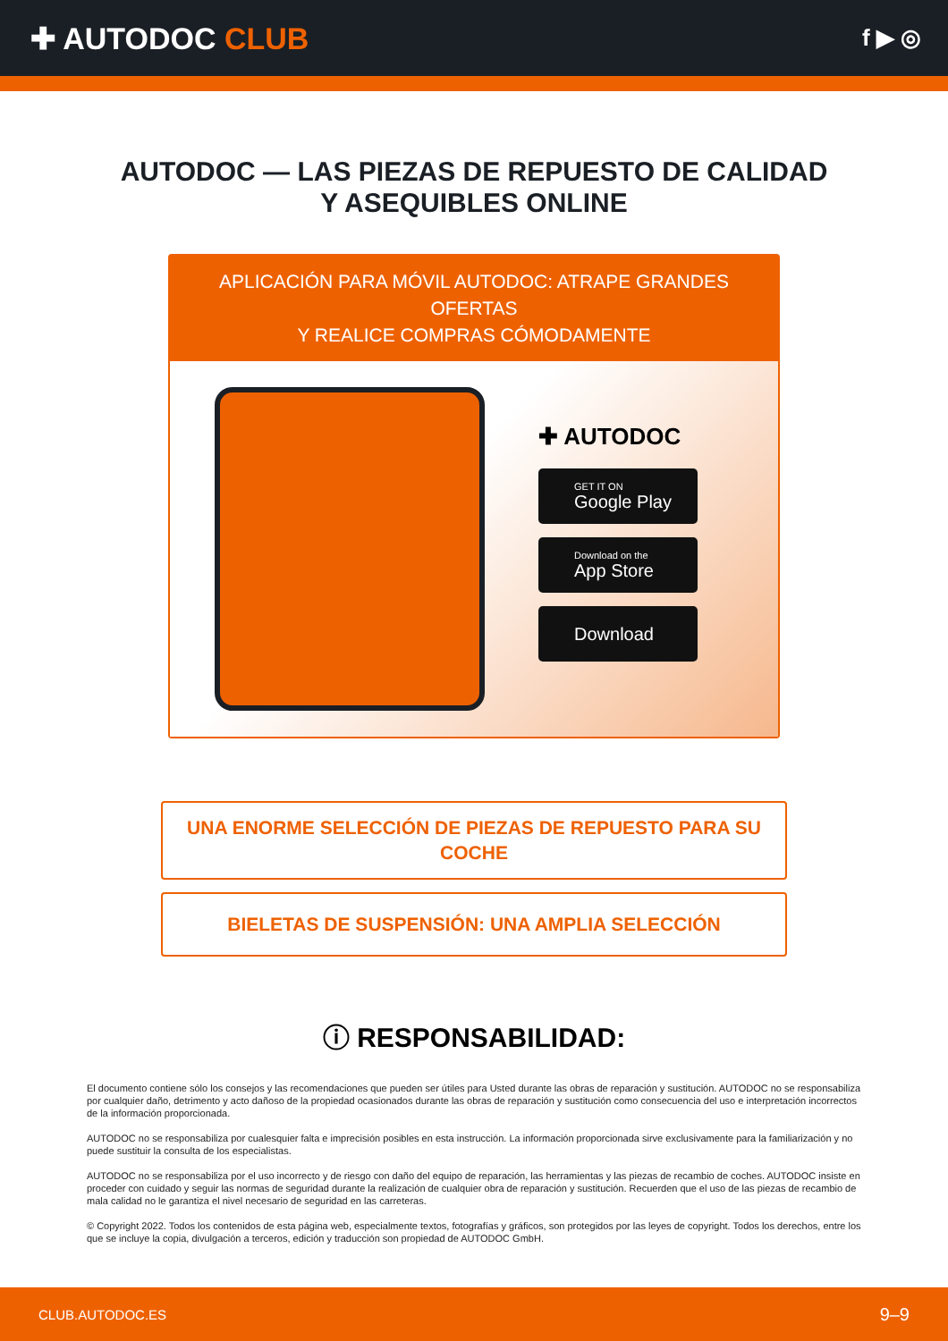✚ AUTODOC CLUB
f ▶ ◎
AUTODOC — LAS PIEZAS DE REPUESTO DE CALIDAD
Y ASEQUIBLES ONLINE
APLICACIÓN PARA MÓVIL AUTODOC: ATRAPE GRANDES OFERTAS
Y REALICE COMPRAS CÓMODAMENTE
✚ AUTODOC
GET IT ON
Google Play
Download on the
App Store
Download
UNA ENORME SELECCIÓN DE PIEZAS DE REPUESTO PARA SU COCHE
BIELETAS DE SUSPENSIÓN: UNA AMPLIA SELECCIÓN
ⓘ RESPONSABILIDAD:
El documento contiene sólo los consejos y las recomendaciones que pueden ser útiles para Usted durante las obras de reparación y sustitución. AUTODOC no se responsabiliza por cualquier daño, detrimento y acto dañoso de la propiedad ocasionados durante las obras de reparación y sustitución como consecuencia del uso e interpretación incorrectos de la información proporcionada.
AUTODOC no se responsabiliza por cualesquier falta e imprecisión posibles en esta instrucción. La información proporcionada sirve exclusivamente para la familiarización y no puede sustituir la consulta de los especialistas.
AUTODOC no se responsabiliza por el uso incorrecto y de riesgo con daño del equipo de reparación, las herramientas y las piezas de recambio de coches. AUTODOC insiste en proceder con cuidado y seguir las normas de seguridad durante la realización de cualquier obra de reparación y sustitución. Recuerden que el uso de las piezas de recambio de mala calidad no le garantiza el nivel necesario de seguridad en las carreteras.
© Copyright 2022. Todos los contenidos de esta página web, especialmente textos, fotografías y gráficos, son protegidos por las leyes de copyright. Todos los derechos, entre los que se incluye la copia, divulgación a terceros, edición y traducción son propiedad de AUTODOC GmbH.
CLUB.AUTODOC.ES 9–9